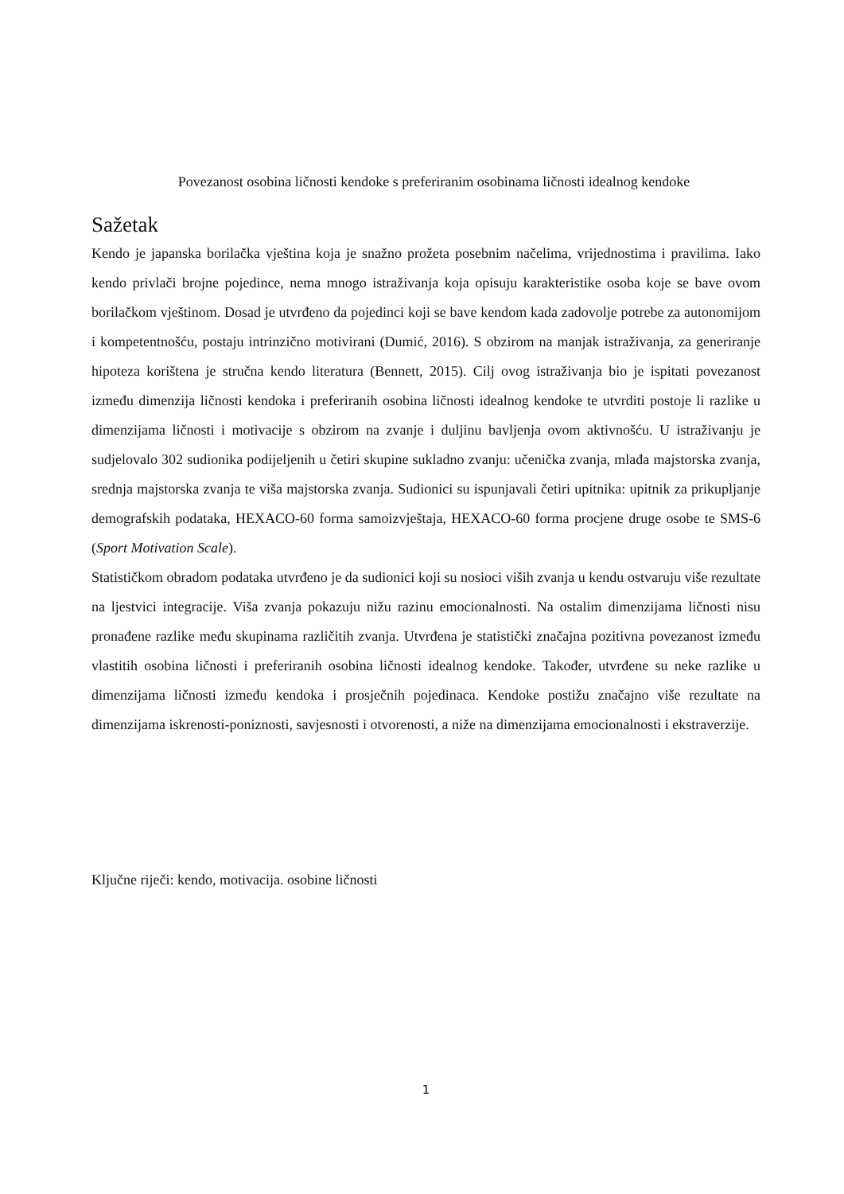Povezanost osobina ličnosti kendoke s preferiranim osobinama ličnosti idealnog kendoke
Sažetak
Kendo je japanska borilačka vještina koja je snažno prožeta posebnim načelima, vrijednostima i pravilima. Iako kendo privlači brojne pojedince, nema mnogo istraživanja koja opisuju karakteristike osoba koje se bave ovom borilačkom vještinom. Dosad je utvrđeno da pojedinci koji se bave kendom kada zadovolje potrebe za autonomijom i kompetentnošću, postaju intrinzično motivirani (Dumić, 2016). S obzirom na manjak istraživanja, za generiranje hipoteza korištena je stručna kendo literatura (Bennett, 2015). Cilj ovog istraživanja bio je ispitati povezanost između dimenzija ličnosti kendoka i preferiranih osobina ličnosti idealnog kendoke te utvrditi postoje li razlike u dimenzijama ličnosti i motivacije s obzirom na zvanje i duljinu bavljenja ovom aktivnošću. U istraživanju je sudjelovalo 302 sudionika podijeljenih u četiri skupine sukladno zvanju: učenička zvanja, mlađa majstorska zvanja, srednja majstorska zvanja te viša majstorska zvanja. Sudionici su ispunjavali četiri upitnika: upitnik za prikupljanje demografskih podataka, HEXACO-60 forma samoizvještaja, HEXACO-60 forma procjene druge osobe te SMS-6 (Sport Motivation Scale).
Statističkom obradom podataka utvrđeno je da sudionici koji su nosioci viših zvanja u kendu ostvaruju više rezultate na ljestvici integracije. Viša zvanja pokazuju nižu razinu emocionalnosti. Na ostalim dimenzijama ličnosti nisu pronađene razlike među skupinama različitih zvanja. Utvrđena je statistički značajna pozitivna povezanost između vlastitih osobina ličnosti i preferiranih osobina ličnosti idealnog kendoke. Također, utvrđene su neke razlike u dimenzijama ličnosti između kendoka i prosječnih pojedinaca. Kendoke postižu značajno više rezultate na dimenzijama iskrenosti-poniznosti, savjesnosti i otvorenosti, a niže na dimenzijama emocionalnosti i ekstraverzije.
Ključne riječi: kendo, motivacija. osobine ličnosti
1